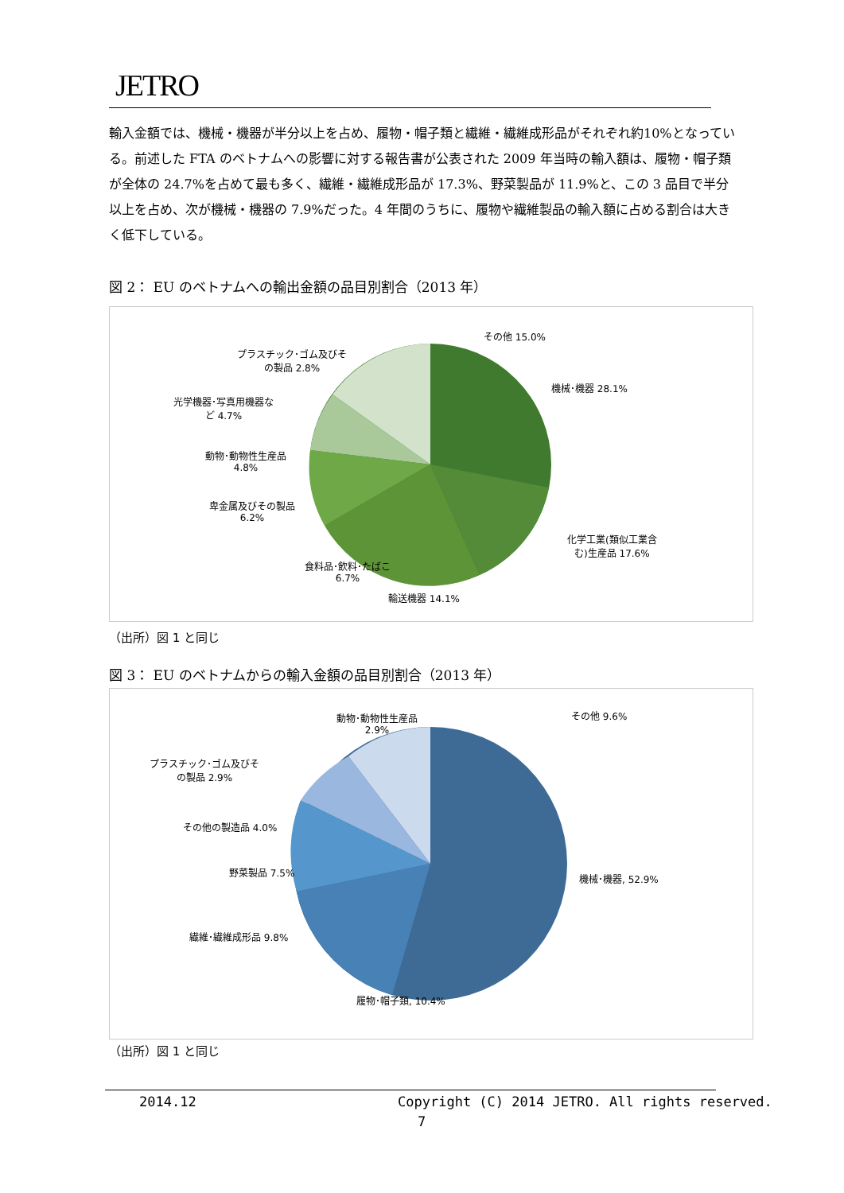JETRO
輸入金額では、機械・機器が半分以上を占め、履物・帽子類と繊維・繊維成形品がそれぞれ約10%となっている。前述した FTA のベトナムへの影響に対する報告書が公表された 2009 年当時の輸入額は、履物・帽子類が全体の 24.7%を占めて最も多く、繊維・繊維成形品が 17.3%、野菜製品が 11.9%と、この 3 品目で半分以上を占め、次が機械・機器の 7.9%だった。4 年間のうちに、履物や繊維製品の輸入額に占める割合は大きく低下している。
図 2： EU のベトナムへの輸出金額の品目別割合（2013 年）
その他 15.0%
プラスチック･ゴム及びそ
の製品 2.8%
光学機器･写真用機器な
ど 4.7%
動物･動物性生産品
4.8%
卑金属及びその製品
6.2%
食料品･飲料･たばこ
6.7%
輸送機器 14.1%
機械･機器 28.1%
化学工業(類似工業含
む)生産品 17.6%
（出所）図 1 と同じ
図 3： EU のベトナムからの輸入金額の品目別割合（2013 年）
その他 9.6%
動物･動物性生産品
2.9%
プラスチック･ゴム及びそ
の製品 2.9%
その他の製造品 4.0%
野菜製品 7.5%
繊維･繊維成形品 9.8%
履物･帽子類, 10.4%
機械･機器, 52.9%
（出所）図 1 と同じ
2014.12
Copyright (C) 2014 JETRO. All rights reserved.
7